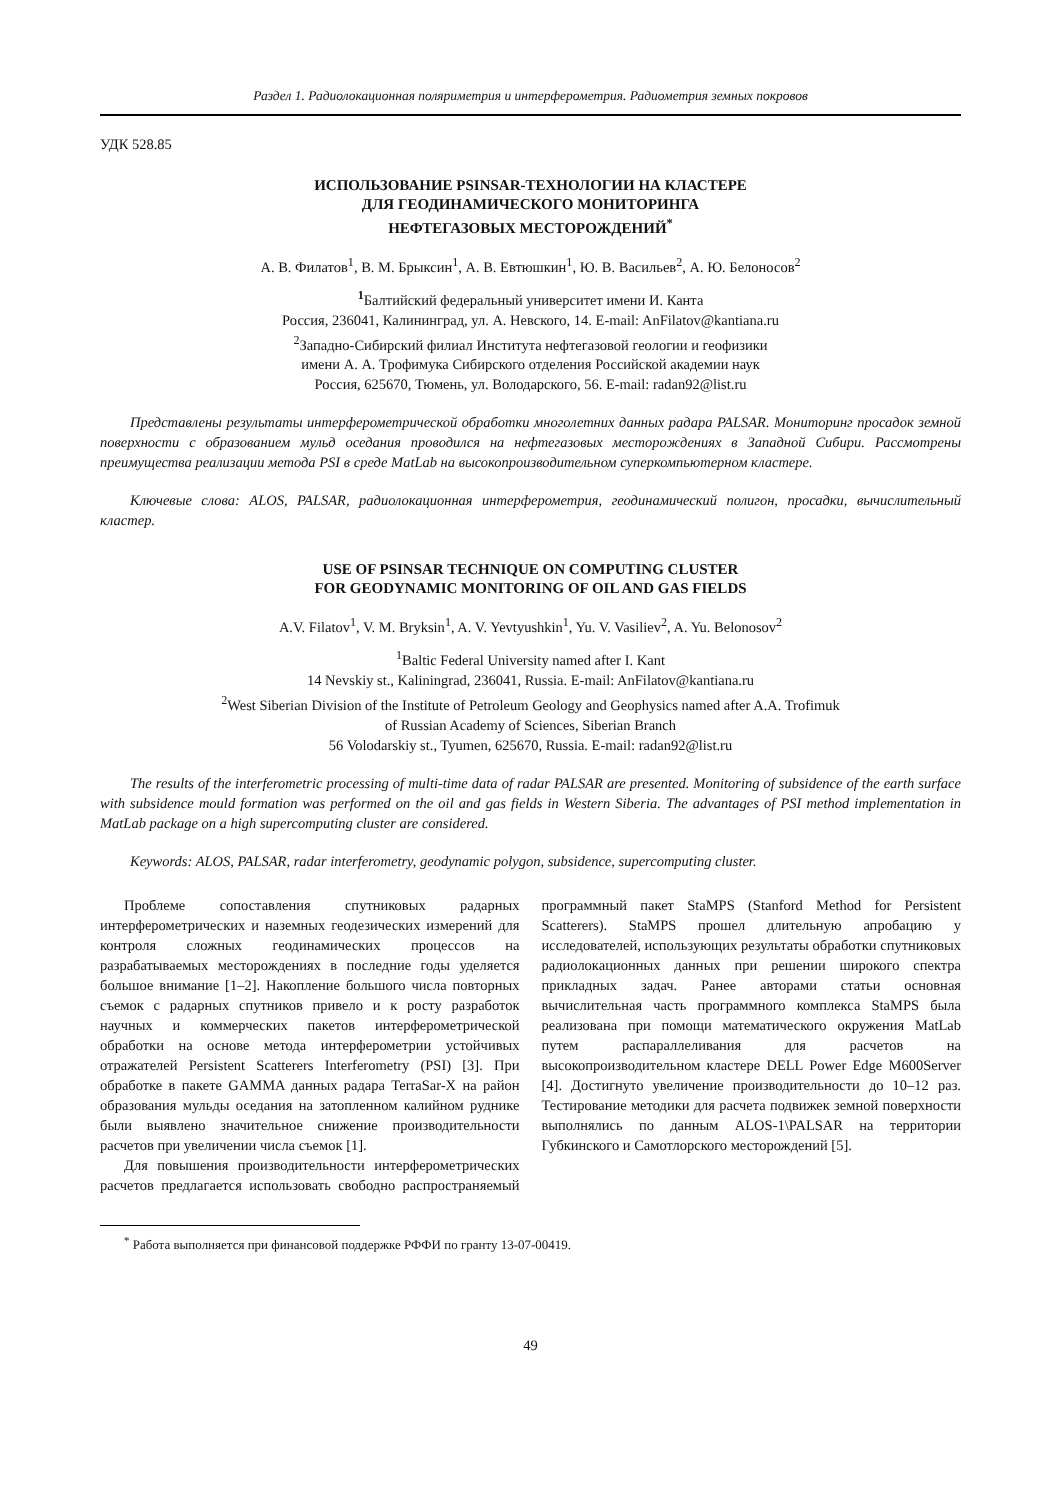Раздел 1. Радиолокационная поляриметрия и интерферометрия. Радиометрия земных покровов
УДК 528.85
ИСПОЛЬЗОВАНИЕ PSINSAR-ТЕХНОЛОГИИ НА КЛАСТЕРЕ
ДЛЯ ГЕОДИНАМИЧЕСКОГО МОНИТОРИНГА
НЕФТЕГАЗОВЫХ МЕСТОРОЖДЕНИЙ<sup>*</sup>
А. В. Филатов<sup>1</sup>, В. М. Брыксин<sup>1</sup>, А. В. Евтюшкин<sup>1</sup>, Ю. В. Васильев<sup>2</sup>, А. Ю. Белоносов<sup>2</sup>
<sup>1</sup> Балтийский федеральный университет имени И. Канта
Россия, 236041, Калининград, ул. А. Невского, 14. E-mail: AnFilatov@kantiana.ru
<sup>2</sup> Западно-Сибирский филиал Института нефтегазовой геологии и геофизики
имени А. А. Трофимука Сибирского отделения Российской академии наук
Россия, 625670, Тюмень, ул. Володарского, 56. E-mail: radan92@list.ru
Представлены результаты интерферометрической обработки многолетних данных радара PALSAR. Мониторинг просадок земной поверхности с образованием мульд оседания проводился на нефтегазовых месторождениях в Западной Сибири. Рассмотрены преимущества реализации метода PSI в среде MatLab на высокопроизводительном суперкомпьютерном кластере.
Ключевые слова: ALOS, PALSAR, радиолокационная интерферометрия, геодинамический полигон, просадки, вычислительный кластер.
USE OF PSINSAR TECHNIQUE ON COMPUTING CLUSTER
FOR GEODYNAMIC MONITORING OF OIL AND GAS FIELDS
A.V. Filatov<sup>1</sup>, V. M. Bryksin<sup>1</sup>, A. V. Yevtyushkin<sup>1</sup>, Yu. V. Vasiliev<sup>2</sup>, A. Yu. Belonosov<sup>2</sup>
<sup>1</sup> Baltic Federal University named after I. Kant
14 Nevskiy st., Kaliningrad, 236041, Russia. E-mail: AnFilatov@kantiana.ru
<sup>2</sup> West Siberian Division of the Institute of Petroleum Geology and Geophysics named after A.A. Trofimuk
of Russian Academy of Sciences, Siberian Branch
56 Volodarskiy st., Tyumen, 625670, Russia. E-mail: radan92@list.ru
The results of the interferometric processing of multi-time data of radar PALSAR are presented. Monitoring of subsidence of the earth surface with subsidence mould formation was performed on the oil and gas fields in Western Siberia. The advantages of PSI method implementation in MatLab package on a high supercomputing cluster are considered.
Keywords: ALOS, PALSAR, radar interferometry, geodynamic polygon, subsidence, supercomputing cluster.
Проблеме сопоставления спутниковых радарных интерферометрических и наземных геодезических измерений для контроля сложных геодинамических процессов на разрабатываемых месторождениях в последние годы уделяется большое внимание [1–2]. Накопление большого числа повторных съемок с радарных спутников привело и к росту разработок научных и коммерческих пакетов интерферометрической обработки на основе метода интерферометрии устойчивых отражателей Persistent Scatterers Interferometry (PSI) [3]. При обработке в пакете GAMMA данных радара TerraSar-X на район образования мульды оседания на затопленном калийном руднике были выявлено значительное снижение производительности расчетов при увеличении числа съемок [1].
Для повышения производительности интерферометрических расчетов предлагается использовать свободно распространяемый программный пакет StaMPS (Stanford Method for Persistent Scatterers). StaMPS прошел длительную апробацию у исследователей, использующих результаты обработки спутниковых радиолокационных данных при решении широкого спектра прикладных задач. Ранее авторами статьи основная вычислительная часть программного комплекса StaMPS была реализована при помощи математического окружения MatLab путем распараллеливания для расчетов на высокопроизводительном кластере DELL Power Edge M600Server [4]. Достигнуто увеличение производительности до 10–12 раз. Тестирование методики для расчета подвижек земной поверхности выполнялись по данным ALOS-1\PALSAR на территории Губкинского и Самотлорского месторождений [5].
<sup>*</sup> Работа выполняется при финансовой поддержке РФФИ по гранту 13-07-00419.
49